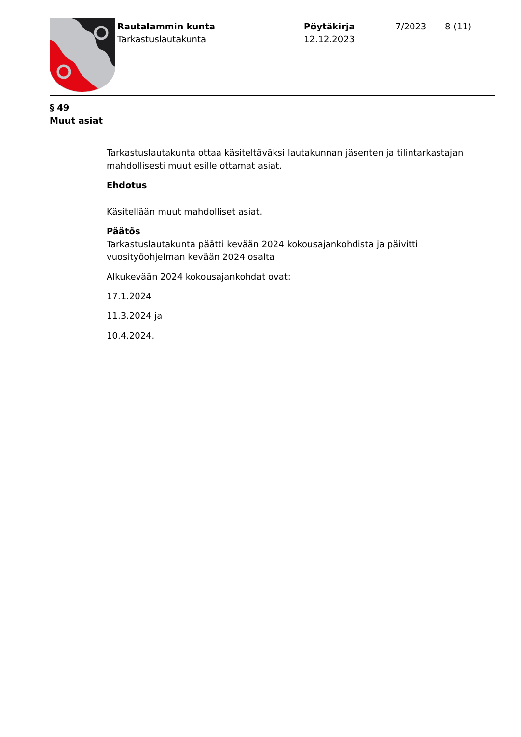Rautalammin kunta
Tarkastuslautakunta
Pöytäkirja
12.12.2023
7/2023 8 (11)
§ 49
Muut asiat
Tarkastuslautakunta ottaa käsiteltäväksi lautakunnan jäsenten ja tilintarkastajan mahdollisesti muut esille ottamat asiat.
Ehdotus
Käsitellään muut mahdolliset asiat.
Päätös
Tarkastuslautakunta päätti kevään 2024 kokousajankohdista ja päivitti vuosityöohjelman kevään 2024 osalta
Alkukevään 2024 kokousajankohdat ovat:
17.1.2024
11.3.2024 ja
10.4.2024.